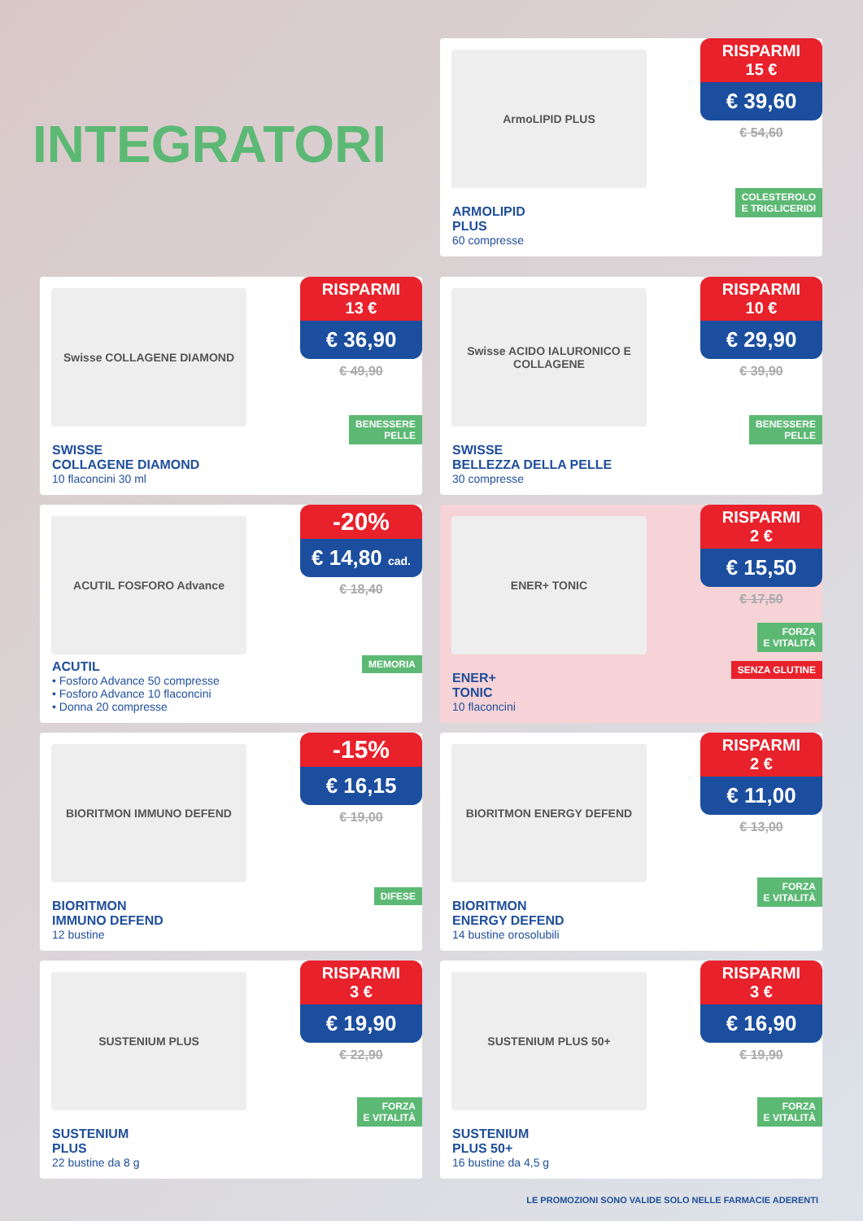INTEGRATORI
ArmoLIPID PLUS
RISPARMI
15 €
€ 39,60
€ 54,60
COLESTEROLO
E TRIGLICERIDI
ARMOLIPID
PLUS
60 compresse
Swisse COLLAGENE DIAMOND
RISPARMI
13 €
€ 36,90
€ 49,90
BENESSERE
PELLE
SWISSE
COLLAGENE DIAMOND
10 flaconcini 30 ml
Swisse ACIDO IALURONICO E COLLAGENE
RISPARMI
10 €
€ 29,90
€ 39,90
BENESSERE
PELLE
SWISSE
BELLEZZA DELLA PELLE
30 compresse
ACUTIL FOSFORO Advance
-20%
€ 14,80 cad.
€ 18,40
MEMORIA
ACUTIL
• Fosforo Advance 50 compresse
• Fosforo Advance 10 flaconcini
• Donna 20 compresse
ENER+ TONIC
RISPARMI
2 €
€ 15,50
€ 17,50
FORZA
E VITALITÀ
SENZA GLUTINE
ENER+
TONIC
10 flaconcini
BIORITMON IMMUNO DEFEND
-15%
€ 16,15
€ 19,00
DIFESE
BIORITMON
IMMUNO DEFEND
12 bustine
BIORITMON ENERGY DEFEND
RISPARMI
2 €
€ 11,00
€ 13,00
FORZA
E VITALITÀ
BIORITMON
ENERGY DEFEND
14 bustine orosolubili
SUSTENIUM PLUS
RISPARMI
3 €
€ 19,90
€ 22,90
FORZA
E VITALITÀ
SUSTENIUM
PLUS
22 bustine da 8 g
SUSTENIUM PLUS 50+
RISPARMI
3 €
€ 16,90
€ 19,90
FORZA
E VITALITÀ
SUSTENIUM
PLUS 50+
16 bustine da 4,5 g
LE PROMOZIONI SONO VALIDE SOLO NELLE FARMACIE ADERENTI